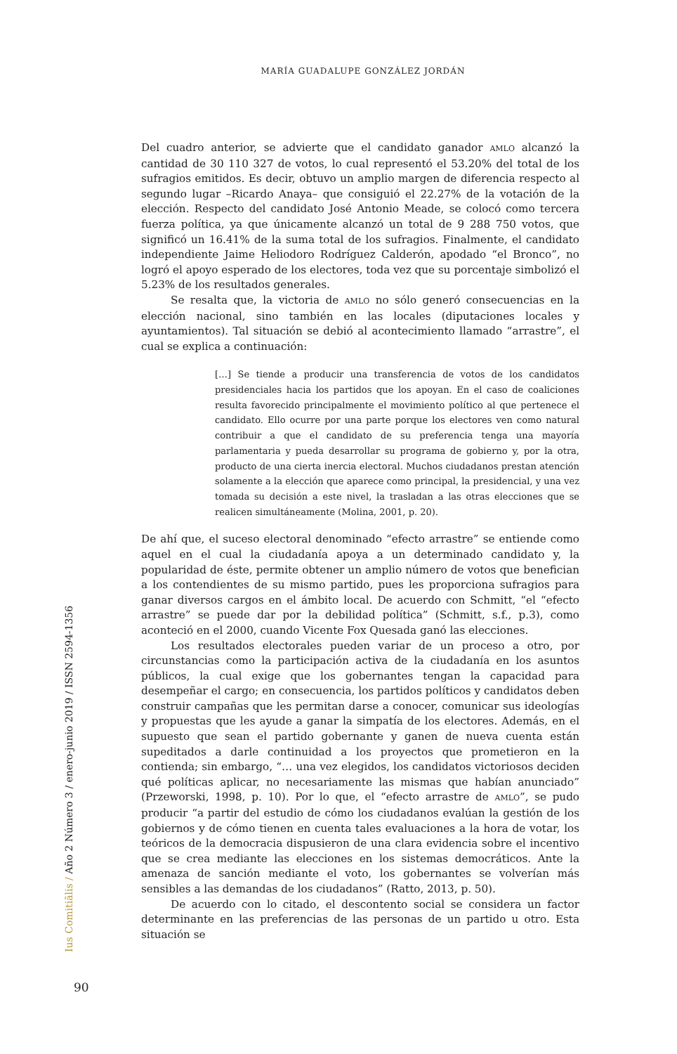MARÍA GUADALUPE GONZÁLEZ JORDÁN
Del cuadro anterior, se advierte que el candidato ganador AMLO alcanzó la cantidad de 30 110 327 de votos, lo cual representó el 53.20% del total de los sufragios emitidos. Es decir, obtuvo un amplio margen de diferencia respecto al segundo lugar –Ricardo Anaya– que consiguió el 22.27% de la votación de la elección. Respecto del candidato José Antonio Meade, se colocó como tercera fuerza política, ya que únicamente alcanzó un total de 9 288 750 votos, que significó un 16.41% de la suma total de los sufragios. Finalmente, el candidato independiente Jaime Heliodoro Rodríguez Calderón, apodado “el Bronco”, no logró el apoyo esperado de los electores, toda vez que su porcentaje simbolizó el 5.23% de los resultados generales.
Se resalta que, la victoria de AMLO no sólo generó consecuencias en la elección nacional, sino también en las locales (diputaciones locales y ayuntamientos). Tal situación se debió al acontecimiento llamado “arrastre”, el cual se explica a continuación:
[…] Se tiende a producir una transferencia de votos de los candidatos presidenciales hacia los partidos que los apoyan. En el caso de coaliciones resulta favorecido principalmente el movimiento político al que pertenece el candidato. Ello ocurre por una parte porque los electores ven como natural contribuir a que el candidato de su preferencia tenga una mayoría parlamentaria y pueda desarrollar su programa de gobierno y, por la otra, producto de una cierta inercia electoral. Muchos ciudadanos prestan atención solamente a la elección que aparece como principal, la presidencial, y una vez tomada su decisión a este nivel, la trasladan a las otras elecciones que se realicen simultáneamente (Molina, 2001, p. 20).
De ahí que, el suceso electoral denominado “efecto arrastre” se entiende como aquel en el cual la ciudadanía apoya a un determinado candidato y, la popularidad de éste, permite obtener un amplio número de votos que benefician a los contendientes de su mismo partido, pues les proporciona sufragios para ganar diversos cargos en el ámbito local. De acuerdo con Schmitt, “el “efecto arrastre” se puede dar por la debilidad política” (Schmitt, s.f., p.3), como aconteció en el 2000, cuando Vicente Fox Quesada ganó las elecciones.
Los resultados electorales pueden variar de un proceso a otro, por circunstancias como la participación activa de la ciudadanía en los asuntos públicos, la cual exige que los gobernantes tengan la capacidad para desempeñar el cargo; en consecuencia, los partidos políticos y candidatos deben construir campañas que les permitan darse a conocer, comunicar sus ideologías y propuestas que les ayude a ganar la simpatía de los electores. Además, en el supuesto que sean el partido gobernante y ganen de nueva cuenta están supeditados a darle continuidad a los proyectos que prometieron en la contienda; sin embargo, “… una vez elegidos, los candidatos victoriosos deciden qué políticas aplicar, no necesariamente las mismas que habían anunciado” (Przeworski, 1998, p. 10). Por lo que, el “efecto arrastre de AMLO”, se pudo producir “a partir del estudio de cómo los ciudadanos evalúan la gestión de los gobiernos y de cómo tienen en cuenta tales evaluaciones a la hora de votar, los teóricos de la democracia dispusieron de una clara evidencia sobre el incentivo que se crea mediante las elecciones en los sistemas democráticos. Ante la amenaza de sanción mediante el voto, los gobernantes se volverían más sensibles a las demandas de los ciudadanos” (Ratto, 2013, p. 50).
De acuerdo con lo citado, el descontento social se considera un factor determinante en las preferencias de las personas de un partido u otro. Esta situación se
Ius Comitiãlis / Año 2 Número 3 / enero-junio 2019 / ISSN 2594-1356
90